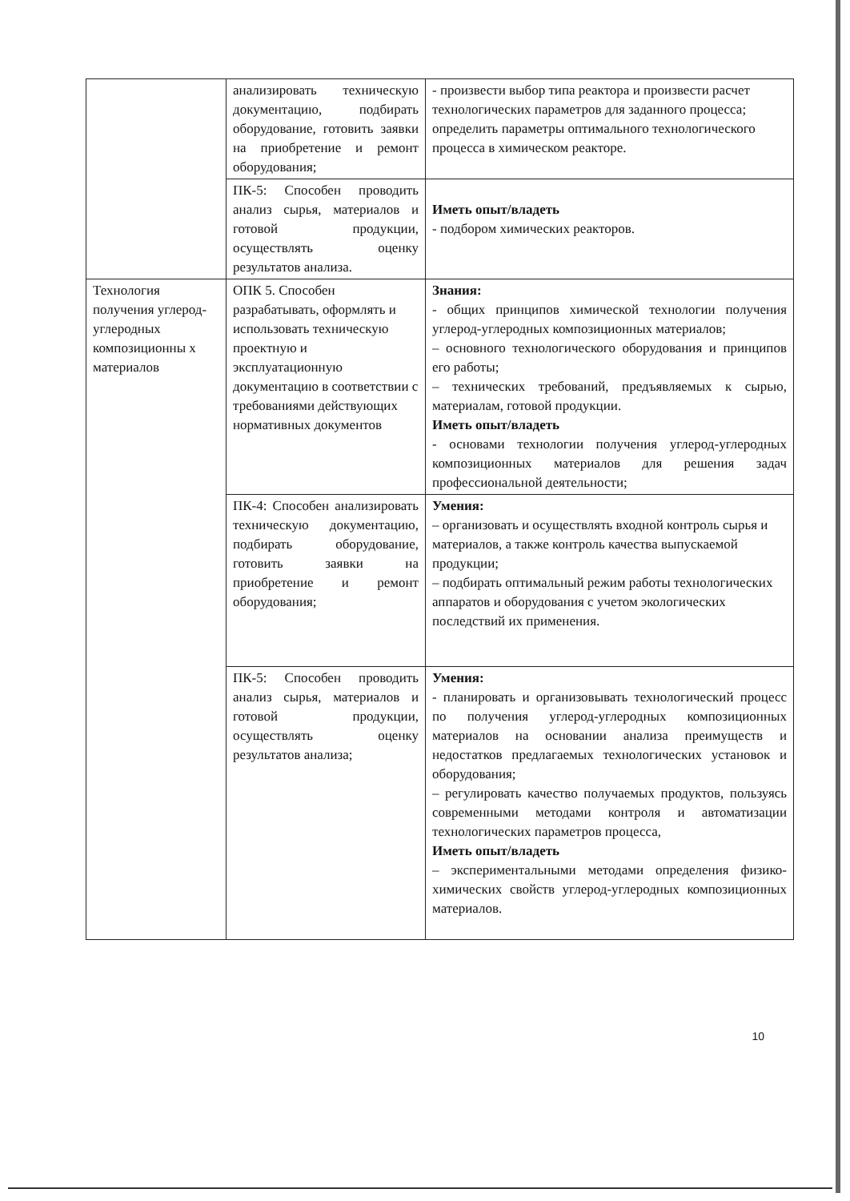| | анализировать техническую документацию, подбирать оборудование, готовить заявки на приобретение и ремонт оборудования; | - произвести выбор типа реактора и произвести расчет технологических параметров для заданного процесса; определить параметры оптимального технологического процесса в химическом реакторе. |
| | ПК-5: Способен проводить анализ сырья, материалов и готовой продукции, осуществлять оценку результатов анализа. | Иметь опыт/владеть - подбором химических реакторов. |
| Технология получения углерод-углеродных композиционны х материалов | ОПК 5. Способен разрабатывать, оформлять и использовать техническую проектную и эксплуатационную документацию в соответствии с требованиями действующих нормативных документов | Знания: - общих принципов химической технологии получения углерод-углеродных композиционных материалов; – основного технологического оборудования и принципов его работы; – технических требований, предъявляемых к сырью, материалам, готовой продукции. Иметь опыт/владеть - основами технологии получения углерод-углеродных композиционных материалов для решения задач профессиональной деятельности; |
| | ПК-4: Способен анализировать техническую документацию, подбирать оборудование, готовить заявки на приобретение и ремонт оборудования; | Умения: – организовать и осуществлять входной контроль сырья и материалов, а также контроль качества выпускаемой продукции; – подбирать оптимальный режим работы технологических аппаратов и оборудования с учетом экологических последствий их применения. |
| | ПК-5: Способен проводить анализ сырья, материалов и готовой продукции, осуществлять оценку результатов анализа; | Умения: - планировать и организовывать технологический процесс по получения углерод-углеродных композиционных материалов на основании анализа преимуществ и недостатков предлагаемых технологических установок и оборудования; – регулировать качество получаемых продуктов, пользуясь современными методами контроля и автоматизации технологических параметров процесса, Иметь опыт/владеть – экспериментальными методами определения физико-химических свойств углерод-углеродных композиционных материалов. |
10